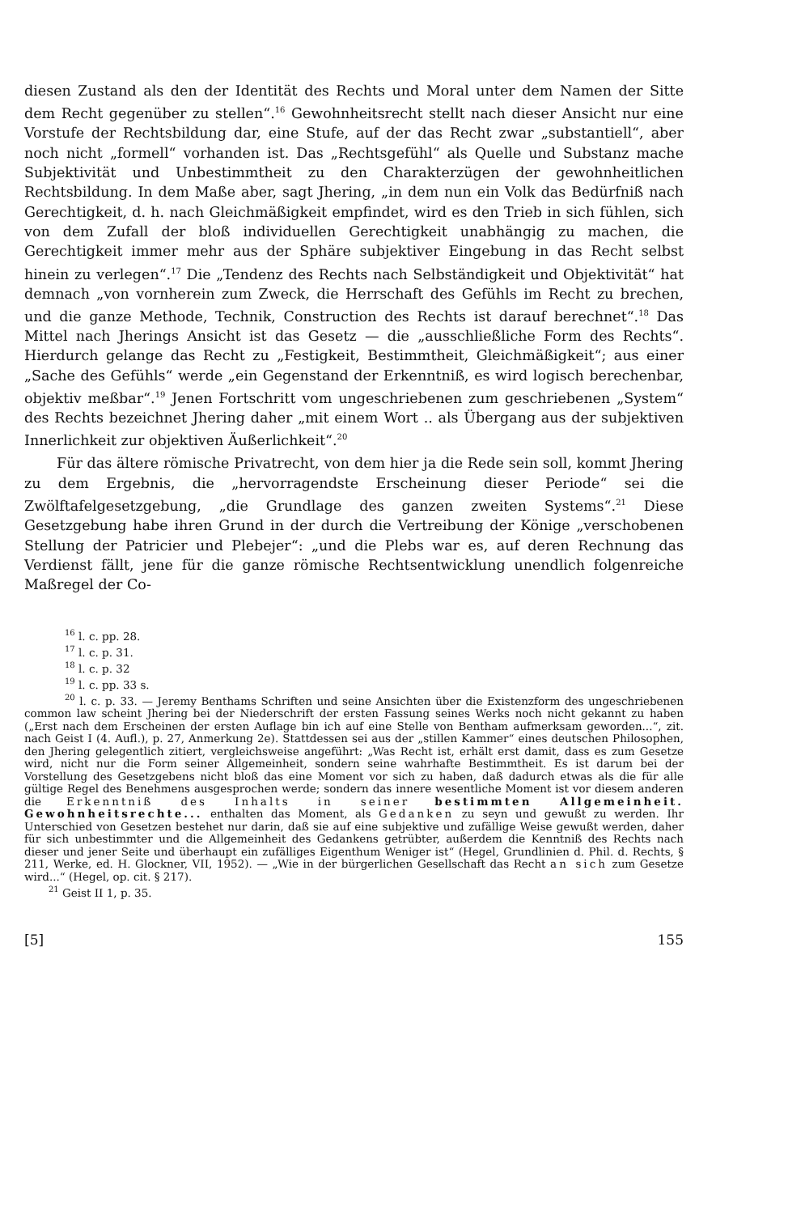diesen Zustand als den der Identität des Rechts und Moral unter dem Namen der Sitte dem Recht gegenüber zu stellen“.<sup>16</sup> Gewohnheitsrecht stellt nach dieser Ansicht nur eine Vorstufe der Rechtsbildung dar, eine Stufe, auf der das Recht zwar „substantiell“, aber noch nicht „formell“ vorhanden ist. Das „Rechtsgefühl“ als Quelle und Substanz mache Subjektivität und Unbestimmtheit zu den Charakterzügen der gewohnheitlichen Rechtsbildung. In dem Maße aber, sagt Jhering, „in dem nun ein Volk das Bedürfniß nach Gerechtigkeit, d. h. nach Gleichmäßigkeit empfindet, wird es den Trieb in sich fühlen, sich von dem Zufall der bloß individuellen Gerechtigkeit unabhängig zu machen, die Gerechtigkeit immer mehr aus der Sphäre subjektiver Eingebung in das Recht selbst hinein zu verlegen“.<sup>17</sup> Die „Tendenz des Rechts nach Selbständigkeit und Objektivität“ hat demnach „von vornherein zum Zweck, die Herrschaft des Gefühls im Recht zu brechen, und die ganze Methode, Technik, Construction des Rechts ist darauf berechnet“.<sup>18</sup> Das Mittel nach Jherings Ansicht ist das Gesetz — die „ausschließliche Form des Rechts“. Hierdurch gelange das Recht zu „Festigkeit, Bestimmtheit, Gleichmäßigkeit“; aus einer „Sache des Gefühls“ werde „ein Gegenstand der Erkenntniß, es wird logisch berechenbar, objektiv meßbar“.<sup>19</sup> Jenen Fortschritt vom ungeschriebenen zum geschriebenen „System“ des Rechts bezeichnet Jhering daher „mit einem Wort .. als Übergang aus der subjektiven Innerlichkeit zur objektiven Äußerlichkeit“.<sup>20</sup>
Für das ältere römische Privatrecht, von dem hier ja die Rede sein soll, kommt Jhering zu dem Ergebnis, die „hervorragendste Erscheinung dieser Periode“ sei die Zwölftafelgesetzgebung, „die Grundlage des ganzen zweiten Systems“.<sup>21</sup> Diese Gesetzgebung habe ihren Grund in der durch die Vertreibung der Könige „verschobenen Stellung der Patricier und Plebejer“: „und die Plebs war es, auf deren Rechnung das Verdienst fällt, jene für die ganze römische Rechtsentwicklung unendlich folgenreiche Maßregel der Co-
<sup>16</sup> l. c. pp. 28.
<sup>17</sup> l. c. p. 31.
<sup>18</sup> l. c. p. 32
<sup>19</sup> l. c. pp. 33 s.
<sup>20</sup> l. c. p. 33. — Jeremy Benthams Schriften und seine Ansichten über die Existenzform des ungeschriebenen common law scheint Jhering bei der Niederschrift der ersten Fassung seines Werks noch nicht gekannt zu haben („Erst nach dem Erscheinen der ersten Auflage bin ich auf eine Stelle von Bentham aufmerksam geworden...“, zit. nach Geist I (4. Aufl.), p. 27, Anmerkung 2e). Stattdessen sei aus der „stillen Kammer“ eines deutschen Philosophen, den Jhering gelegentlich zitiert, vergleichsweise angeführt: „Was Recht ist, erhält erst damit, dass es zum Gesetze wird, nicht nur die Form seiner Allgemeinheit, sondern seine wahrhafte Bestimmtheit. Es ist darum bei der Vorstellung des Gesetzgebens nicht bloß das eine Moment vor sich zu haben, daß dadurch etwas als die für alle gültige Regel des Benehmens ausgesprochen werde; sondern das innere wesentliche Moment ist vor diesem anderen die Erkenntniß des Inhalts in seiner bestimmten Allgemeinheit. Gewohnheitsrechte... enthalten das Moment, als Gedanken zu seyn und gewußt zu werden. Ihr Unterschied von Gesetzen bestehet nur darin, daß sie auf eine subjektive und zufällige Weise gewußt werden, daher für sich unbestimmter und die Allgemeinheit des Gedankens getrübter, außerdem die Kenntniß des Rechts nach dieser und jener Seite und überhaupt ein zufälliges Eigenthum Weniger ist“ (Hegel, Grundlinien d. Phil. d. Rechts, § 211, Werke, ed. H. Glockner, VII, 1952). — „Wie in der bürgerlichen Gesellschaft das Recht an sich zum Gesetze wird...“ (Hegel, op. cit. § 217).
<sup>21</sup> Geist II 1, p. 35.
[5] 155